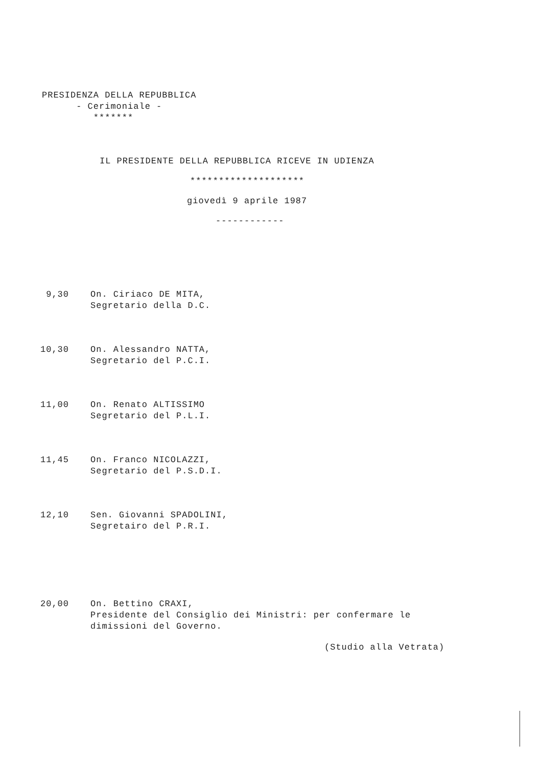PRESIDENZA DELLA REPUBBLICA
- Cerimoniale -
*******
IL PRESIDENTE DELLA REPUBBLICA RICEVE IN UDIENZA
********************
giovedì 9 aprile 1987
------------
9,30 On. Ciriaco DE MITA,
Segretario della D.C.
10,30 On. Alessandro NATTA,
Segretario del P.C.I.
11,00 On. Renato ALTISSIMO
Segretario del P.L.I.
11,45 On. Franco NICOLAZZI,
Segretario del P.S.D.I.
12,10 Sen. Giovanni SPADOLINI,
Segretairo del P.R.I.
20,00 On. Bettino CRAXI,
Presidente del Consiglio dei Ministri: per confermare le
dimissioni del Governo.
(Studio alla Vetrata)